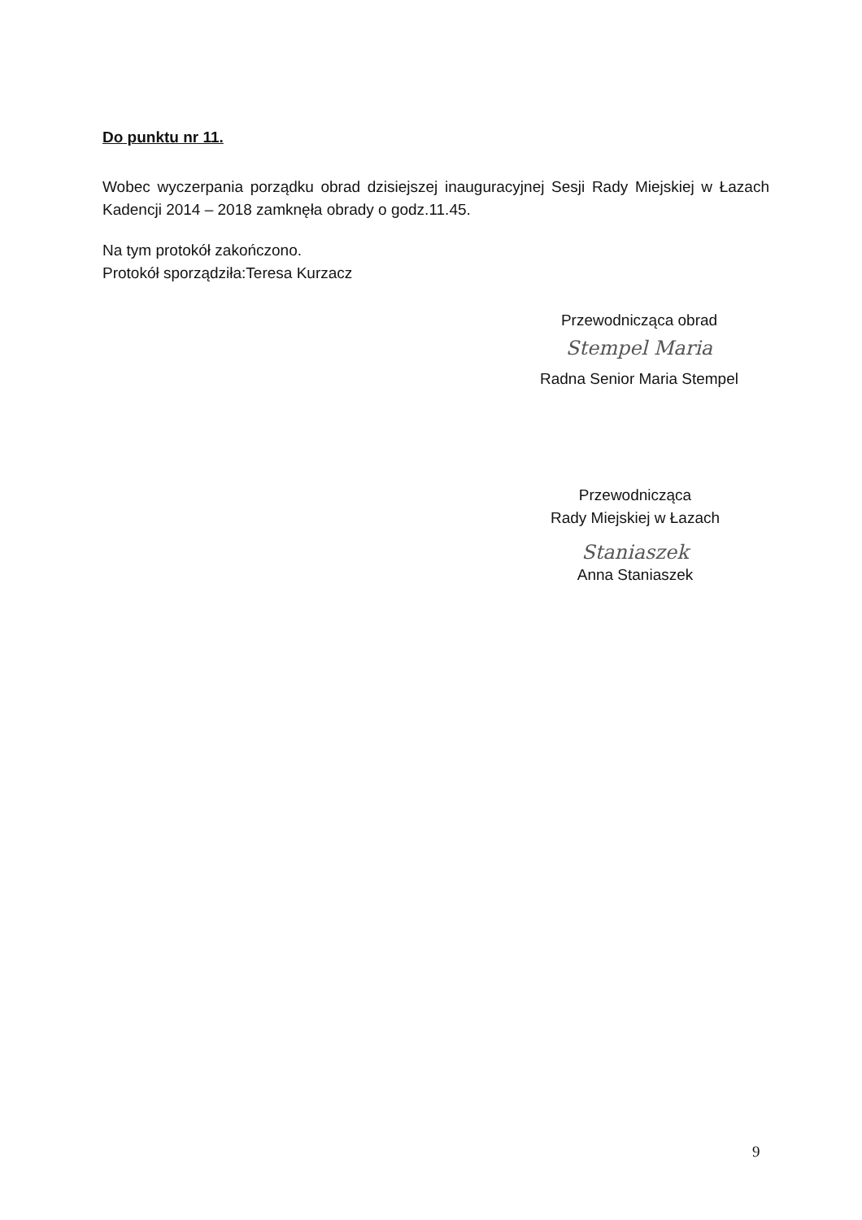Do punktu nr 11.
Wobec wyczerpania porządku obrad dzisiejszej inauguracyjnej Sesji Rady Miejskiej w Łazach Kadencji 2014 – 2018 zamknęła obrady o godz.11.45.
Na tym protokół zakończono.
Protokół sporządziła:Teresa Kurzacz
Przewodnicząca obrad
Stempel Maria
Radna Senior Maria Stempel
Przewodnicząca
Rady Miejskiej w Łazach
Staniaszek
Anna Staniaszek
9